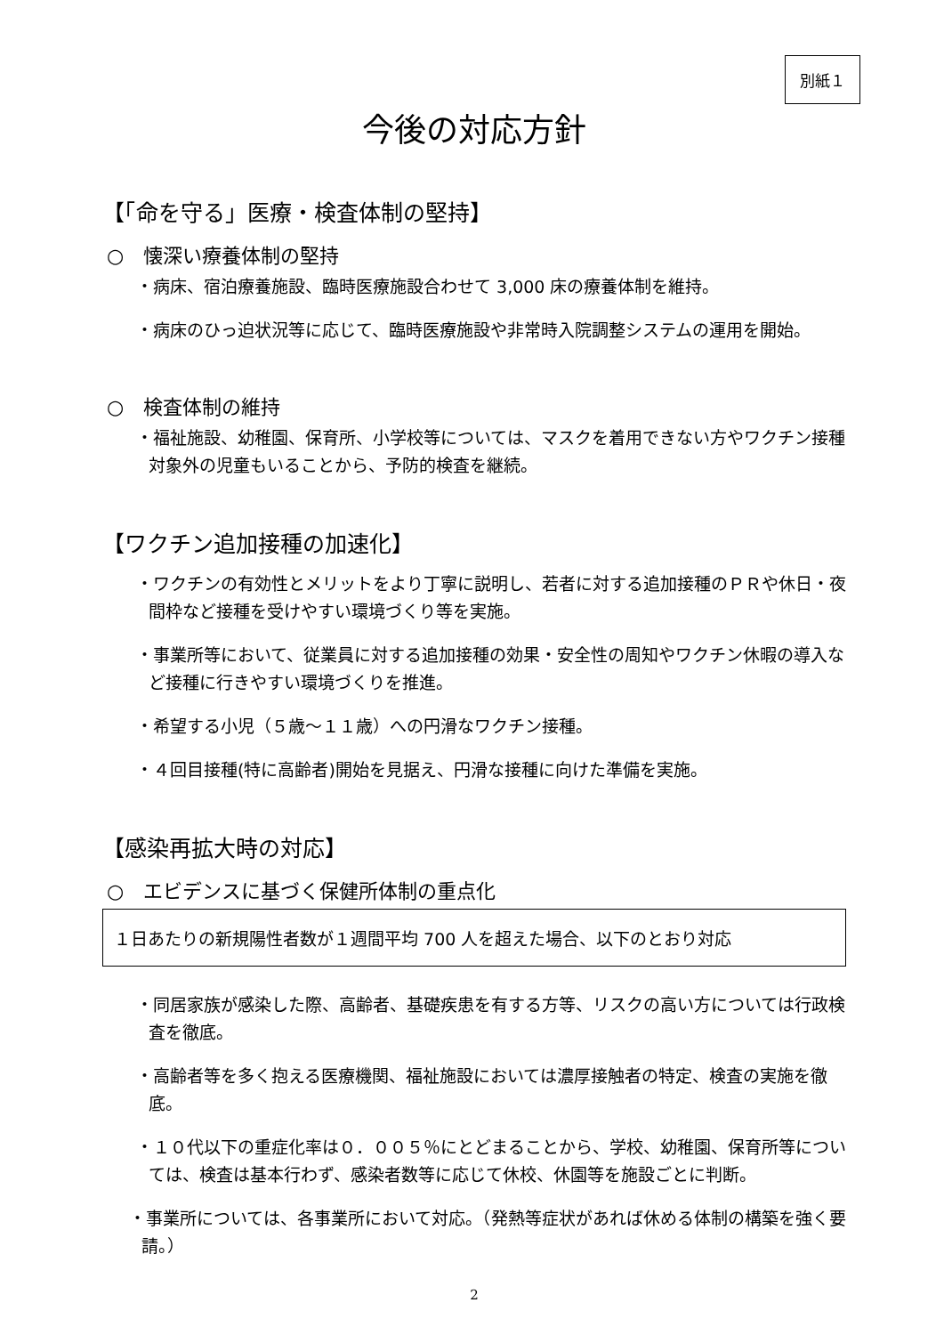別紙１
今後の対応方針
【「命を守る」医療・検査体制の堅持】
○　懐深い療養体制の堅持
・病床、宿泊療養施設、臨時医療施設合わせて 3,000 床の療養体制を維持。
・病床のひっ迫状況等に応じて、臨時医療施設や非常時入院調整システムの運用を開始。
○　検査体制の維持
・福祉施設、幼稚園、保育所、小学校等については、マスクを着用できない方やワクチン接種対象外の児童もいることから、予防的検査を継続。
【ワクチン追加接種の加速化】
・ワクチンの有効性とメリットをより丁寧に説明し、若者に対する追加接種のＰＲや休日・夜間枠など接種を受けやすい環境づくり等を実施。
・事業所等において、従業員に対する追加接種の効果・安全性の周知やワクチン休暇の導入など接種に行きやすい環境づくりを推進。
・希望する小児（５歳～１１歳）への円滑なワクチン接種。
・４回目接種(特に高齢者)開始を見据え、円滑な接種に向けた準備を実施。
【感染再拡大時の対応】
○　エビデンスに基づく保健所体制の重点化
１日あたりの新規陽性者数が１週間平均 700 人を超えた場合、以下のとおり対応
・同居家族が感染した際、高齢者、基礎疾患を有する方等、リスクの高い方については行政検査を徹底。
・高齢者等を多く抱える医療機関、福祉施設においては濃厚接触者の特定、検査の実施を徹底。
・１０代以下の重症化率は０．００５％にとどまることから、学校、幼稚園、保育所等については、検査は基本行わず、感染者数等に応じて休校、休園等を施設ごとに判断。
・事業所については、各事業所において対応。（発熱等症状があれば休める体制の構築を強く要請。）
2